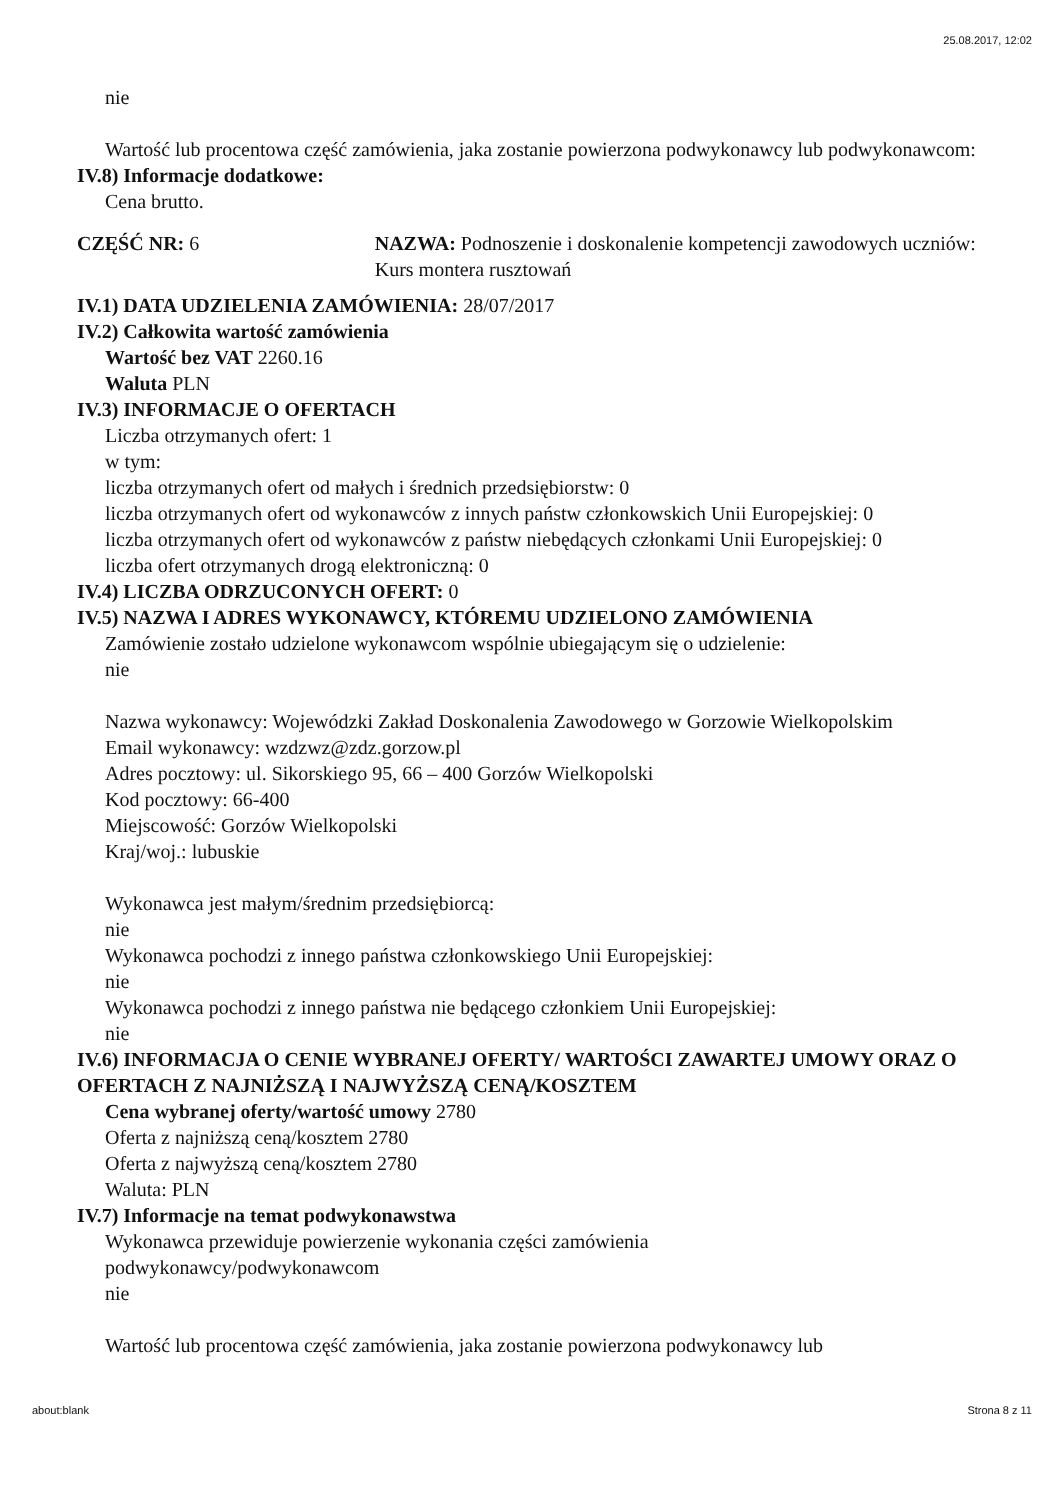25.08.2017, 12:02
nie
Wartość lub procentowa część zamówienia, jaka zostanie powierzona podwykonawcy lub podwykonawcom:
IV.8) Informacje dodatkowe:
Cena brutto.
CZĘŚĆ NR: 6 NAZWA: Podnoszenie i doskonalenie kompetencji zawodowych uczniów: Kurs montera rusztowań
IV.1) DATA UDZIELENIA ZAMÓWIENIA: 28/07/2017
IV.2) Całkowita wartość zamówienia
Wartość bez VAT 2260.16
Waluta PLN
IV.3) INFORMACJE O OFERTACH
Liczba otrzymanych ofert: 1
w tym:
liczba otrzymanych ofert od małych i średnich przedsiębiorstw: 0
liczba otrzymanych ofert od wykonawców z innych państw członkowskich Unii Europejskiej: 0
liczba otrzymanych ofert od wykonawców z państw niebędących członkami Unii Europejskiej: 0
liczba ofert otrzymanych drogą elektroniczną: 0
IV.4) LICZBA ODRZUCONYCH OFERT: 0
IV.5) NAZWA I ADRES WYKONAWCY, KTÓREMU UDZIELONO ZAMÓWIENIA
Zamówienie zostało udzielone wykonawcom wspólnie ubiegającym się o udzielenie:
nie
Nazwa wykonawcy: Wojewódzki Zakład Doskonalenia Zawodowego w Gorzowie Wielkopolskim
Email wykonawcy: wzdzwz@zdz.gorzow.pl
Adres pocztowy: ul. Sikorskiego 95, 66 – 400 Gorzów Wielkopolski
Kod pocztowy: 66-400
Miejscowość: Gorzów Wielkopolski
Kraj/woj.: lubuskie
Wykonawca jest małym/średnim przedsiębiorcą:
nie
Wykonawca pochodzi z innego państwa członkowskiego Unii Europejskiej:
nie
Wykonawca pochodzi z innego państwa nie będącego członkiem Unii Europejskiej:
nie
IV.6) INFORMACJA O CENIE WYBRANEJ OFERTY/ WARTOŚCI ZAWARTEJ UMOWY ORAZ O OFERTACH Z NAJNIŻSZĄ I NAJWYŻSZĄ CENĄ/KOSZTEM
Cena wybranej oferty/wartość umowy 2780
Oferta z najniższą ceną/kosztem 2780
Oferta z najwyższą ceną/kosztem 2780
Waluta: PLN
IV.7) Informacje na temat podwykonawstwa
Wykonawca przewiduje powierzenie wykonania części zamówienia
podwykonawcy/podwykonawcom
nie
Wartość lub procentowa część zamówienia, jaka zostanie powierzona podwykonawcy lub
about:blank Strona 8 z 11